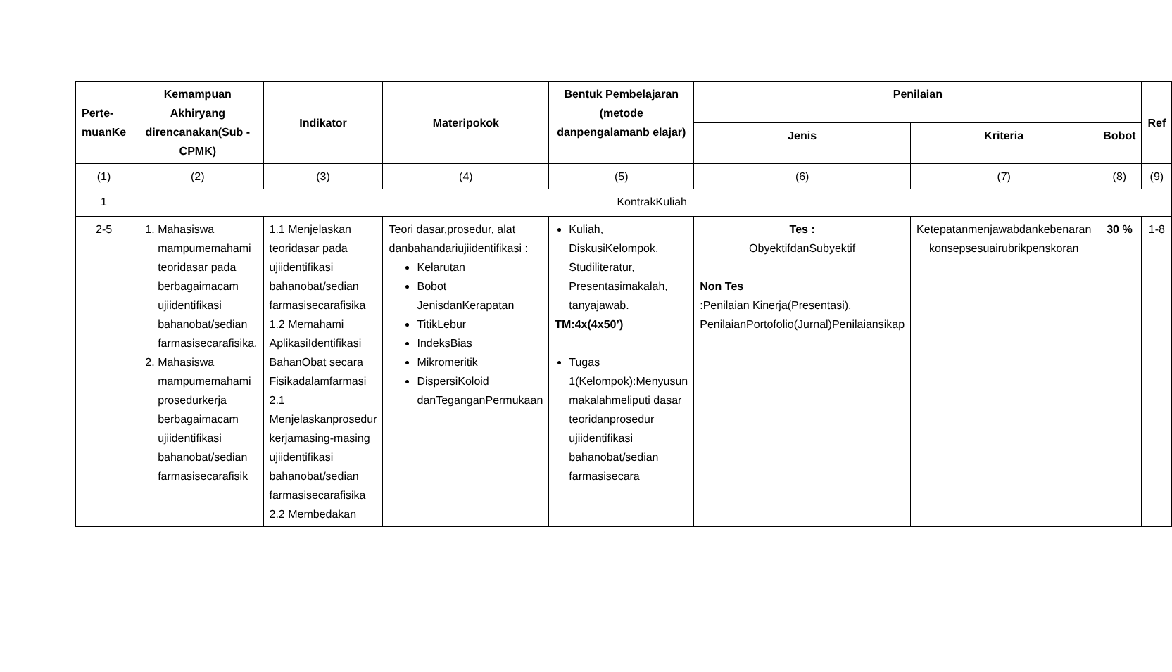| Perte- muanKe | Kemampuan Akhiryang direncanakan(Sub - CPMK) | Indikator | Materipokok | Bentuk Pembelajaran (metode danpengalamanb elajar) | Penilaian | | | Ref |
| --- | --- | --- | --- | --- | --- | --- | --- | --- |
| | | | | | Jenis | Kriteria | Bobot | |
| (1) | (2) | (3) | (4) | (5) | (6) | (7) | (8) | (9) |
| 1 | KontrakKuliah | | | | | | | |
| 2-5 | 1. Mahasiswa mampumemahami teoridasar pada berbagaimacam ujiidentifikasi bahanobat/sedian farmasisecarafisika. 2. Mahasiswa mampumemahami prosedurkerja berbagaimacam ujiidentifikasi bahanobat/sedian farmasisecarafisik | 1.1 Menjelaskan teoridasar pada ujiidentifikasi bahanobat/sedian farmasisecarafisika 1.2 Memahami AplikasiIdentifikasi BahanObat secara Fisikadalamfarmasi 2.1 Menjelaskanprosedur kerjamasing-masing ujiidentifikasi bahanobat/sedian farmasisecarafisika 2.2 Membedakan | Teori dasar,prosedur, alat danbahandariujiidentifikasi : Kelarutan Bobot JenisdanKerapatan TitikLebur IndeksBias Mikromeritik DispersiKoloid danTeganganPermukaan | Kuliah, DiskusiKelompok, Studiliteratur, Presentasimakalah, tanyajawab. TM:4x(4x50’) Tugas 1(Kelompok):Menyusun makalahmeliputi dasar teoridanprosedur ujiidentifikasi bahanobat/sedian farmasisecara | Tes : ObyektifdanSubyektif Non Tes :Penilaian Kinerja(Presentasi), PenilaianPortofolio(Jurnal)Penilaiansikap | Ketepatanmenjawabdankebenaran konsepsesuairubrikpenskoran | 30 % | 1-8 |